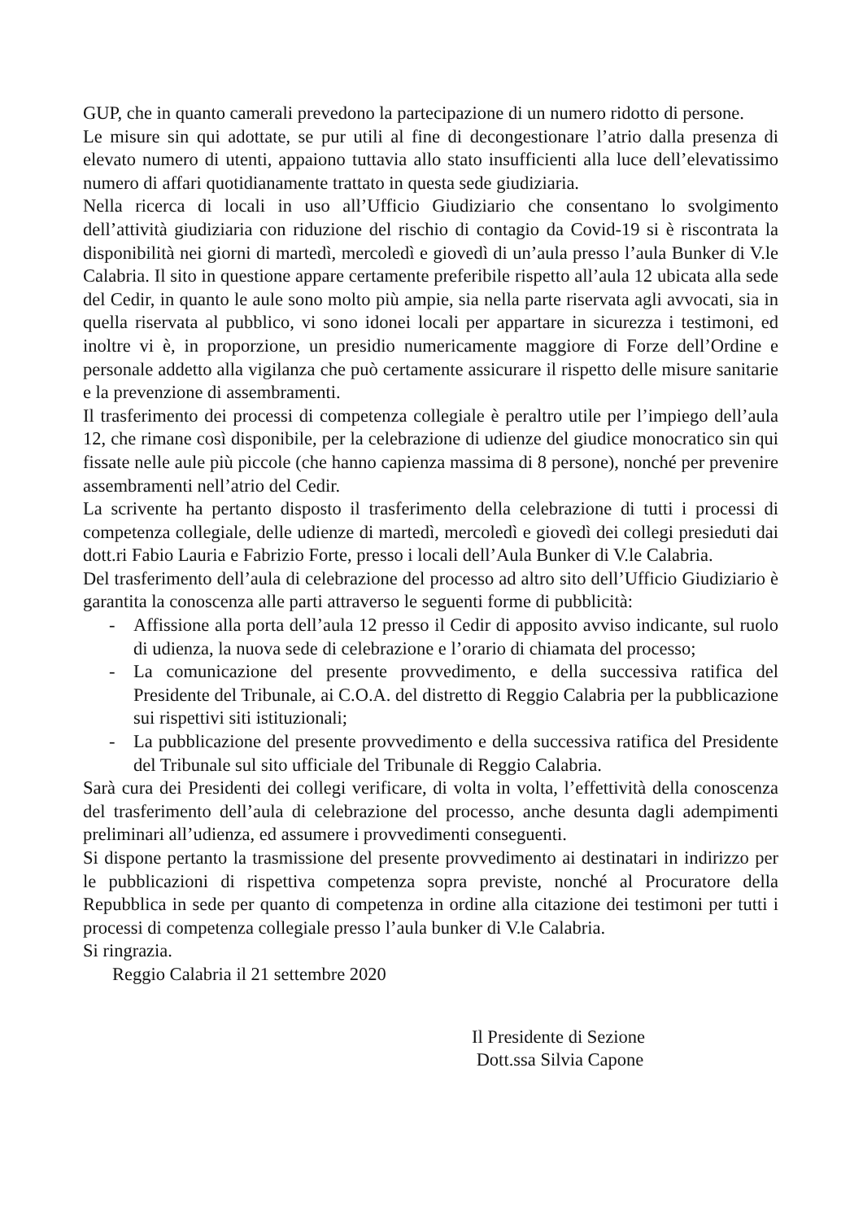GUP, che in quanto camerali prevedono la partecipazione di un numero ridotto di persone.
Le misure sin qui adottate, se pur utili al fine di decongestionare l’atrio dalla presenza di elevato numero di utenti, appaiono tuttavia allo stato insufficienti alla luce dell’elevatissimo numero di affari quotidianamente trattato in questa sede giudiziaria.
Nella ricerca di locali in uso all’Ufficio Giudiziario che consentano lo svolgimento dell’attività giudiziaria con riduzione del rischio di contagio da Covid-19 si è riscontrata la disponibilità nei giorni di martedì, mercoledì e giovedì di un’aula presso l’aula Bunker di V.le Calabria. Il sito in questione appare certamente preferibile rispetto all’aula 12 ubicata alla sede del Cedir, in quanto le aule sono molto più ampie, sia nella parte riservata agli avvocati, sia in quella riservata al pubblico, vi sono idonei locali per appartare in sicurezza i testimoni, ed inoltre vi è, in proporzione, un presidio numericamente maggiore di Forze dell’Ordine e personale addetto alla vigilanza che può certamente assicurare il rispetto delle misure sanitarie e la prevenzione di assembramenti.
Il trasferimento dei processi di competenza collegiale è peraltro utile per l’impiego dell’aula 12, che rimane così disponibile, per la celebrazione di udienze del giudice monocratico sin qui fissate nelle aule più piccole (che hanno capienza massima di 8 persone), nonché per prevenire assembramenti nell’atrio del Cedir.
La scrivente ha pertanto disposto il trasferimento della celebrazione di tutti i processi di competenza collegiale, delle udienze di martedì, mercoledì e giovedì dei collegi presieduti dai dott.ri Fabio Lauria e Fabrizio Forte, presso i locali dell’Aula Bunker di V.le Calabria.
Del trasferimento dell’aula di celebrazione del processo ad altro sito dell’Ufficio Giudiziario è garantita la conoscenza alle parti attraverso le seguenti forme di pubblicità:
- Affissione alla porta dell’aula 12 presso il Cedir di apposito avviso indicante, sul ruolo di udienza, la nuova sede di celebrazione e l’orario di chiamata del processo;
- La comunicazione del presente provvedimento, e della successiva ratifica del Presidente del Tribunale, ai C.O.A. del distretto di Reggio Calabria per la pubblicazione sui rispettivi siti istituzionali;
- La pubblicazione del presente provvedimento e della successiva ratifica del Presidente del Tribunale sul sito ufficiale del Tribunale di Reggio Calabria.
Sarà cura dei Presidenti dei collegi verificare, di volta in volta, l’effettività della conoscenza del trasferimento dell’aula di celebrazione del processo, anche desunta dagli adempimenti preliminari all’udienza, ed assumere i provvedimenti conseguenti.
Si dispone pertanto la trasmissione del presente provvedimento ai destinatari in indirizzo per le pubblicazioni di rispettiva competenza sopra previste, nonché al Procuratore della Repubblica in sede per quanto di competenza in ordine alla citazione dei testimoni per tutti i processi di competenza collegiale presso l’aula bunker di V.le Calabria.
Si ringrazia.
Reggio Calabria il 21 settembre 2020
Il Presidente di Sezione
Dott.ssa Silvia Capone